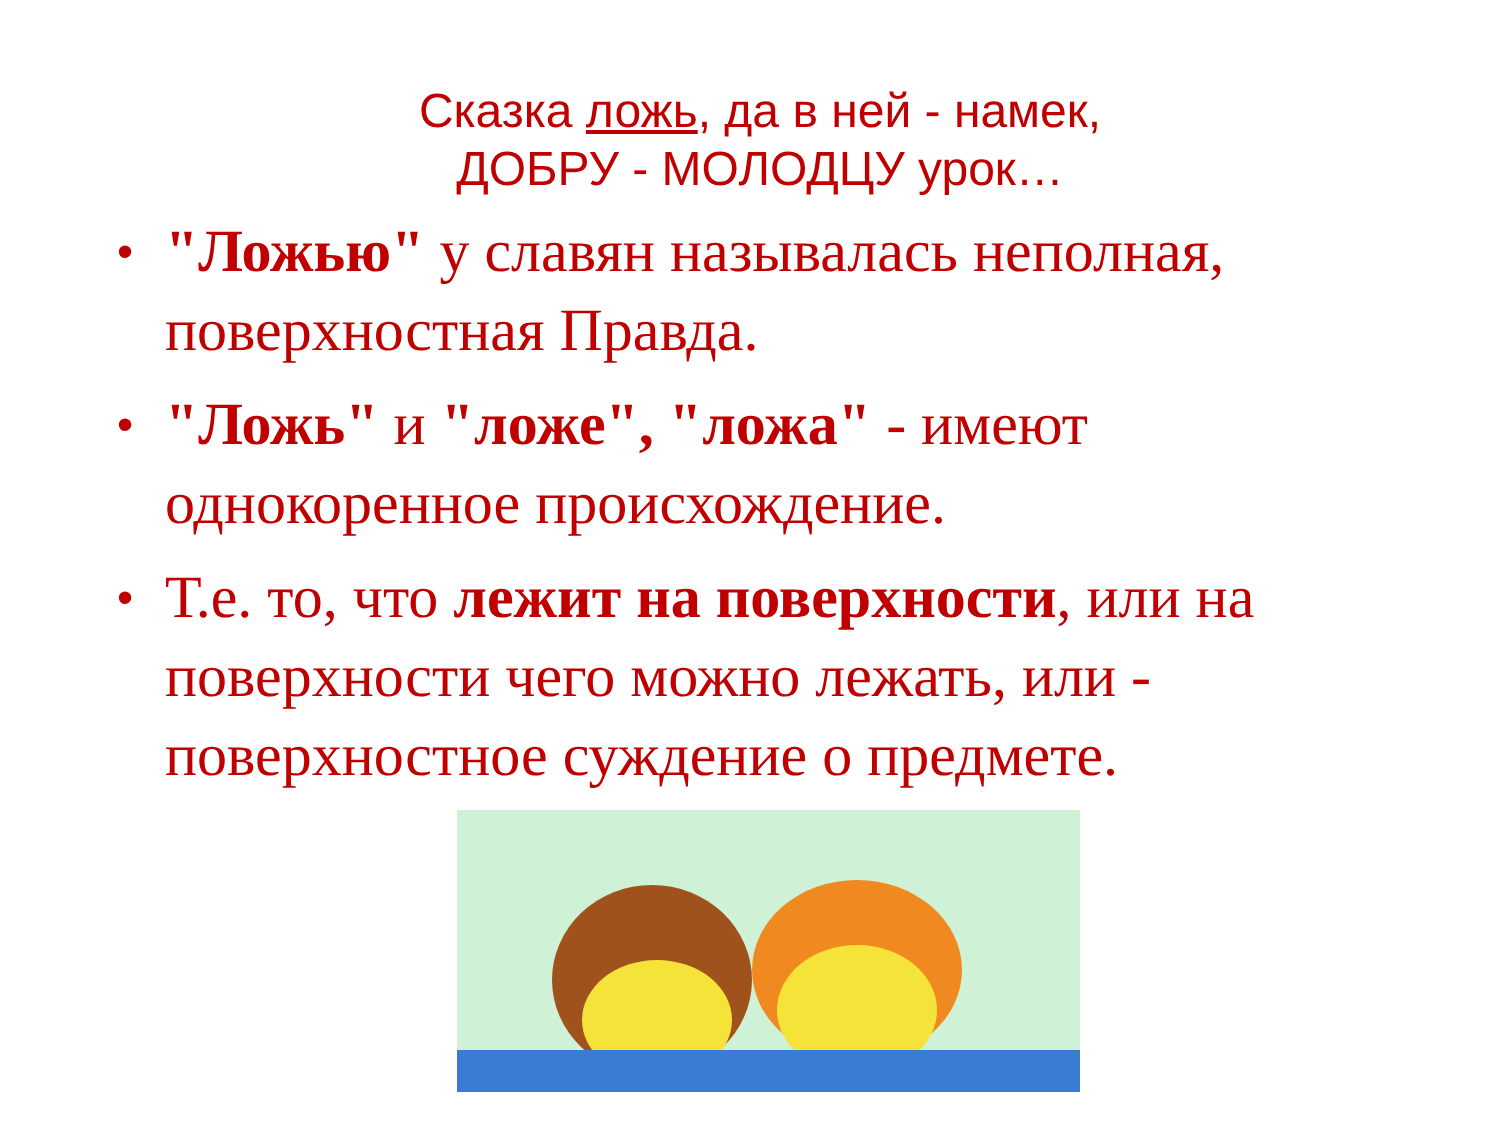Сказка ложь, да в ней - намек,
ДОБРУ - МОЛОДЦУ урок…
• "Ложью" у славян называлась неполная, поверхностная Правда.
• "Ложь" и "ложе", "ложа" - имеют однокоренное происхождение.
• Т.е. то, что лежит на поверхности, или на поверхности чего можно лежать, или - поверхностное суждение о предмете.